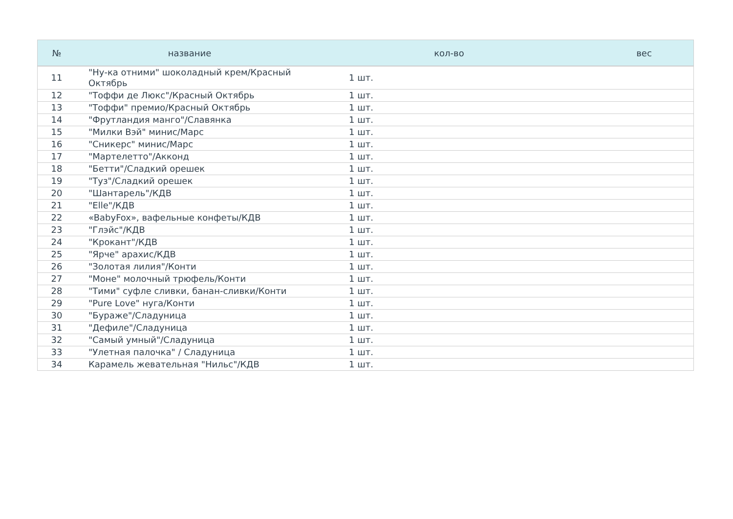| № | название | кол-во | вес |
| --- | --- | --- | --- |
| 11 | "Ну-ка отними" шоколадный крем/Красный Октябрь | 1 шт. | |
| 12 | "Тоффи де Люкс"/Красный Октябрь | 1 шт. | |
| 13 | "Тоффи" премио/Красный Октябрь | 1 шт. | |
| 14 | "Фрутландия манго"/Славянка | 1 шт. | |
| 15 | "Милки Вэй" минис/Марс | 1 шт. | |
| 16 | "Сникерс" минис/Марс | 1 шт. | |
| 17 | "Мартелетто"/Акконд | 1 шт. | |
| 18 | "Бетти"/Сладкий орешек | 1 шт. | |
| 19 | "Туз"/Сладкий орешек | 1 шт. | |
| 20 | "Шантарель"/КДВ | 1 шт. | |
| 21 | "Elle"/КДВ | 1 шт. | |
| 22 | «BabyFox», вафельные конфеты/КДВ | 1 шт. | |
| 23 | "Глэйс"/КДВ | 1 шт. | |
| 24 | "Крокант"/КДВ | 1 шт. | |
| 25 | "Ярче" арахис/КДВ | 1 шт. | |
| 26 | "Золотая лилия"/Конти | 1 шт. | |
| 27 | "Моне" молочный трюфель/Конти | 1 шт. | |
| 28 | "Тими" суфле сливки, банан-сливки/Конти | 1 шт. | |
| 29 | "Pure Love" нуга/Конти | 1 шт. | |
| 30 | "Бураже"/Сладуница | 1 шт. | |
| 31 | "Дефиле"/Сладуница | 1 шт. | |
| 32 | "Самый умный"/Сладуница | 1 шт. | |
| 33 | "Улетная палочка" / Сладуница | 1 шт. | |
| 34 | Карамель жевательная "Нильс"/КДВ | 1 шт. | |